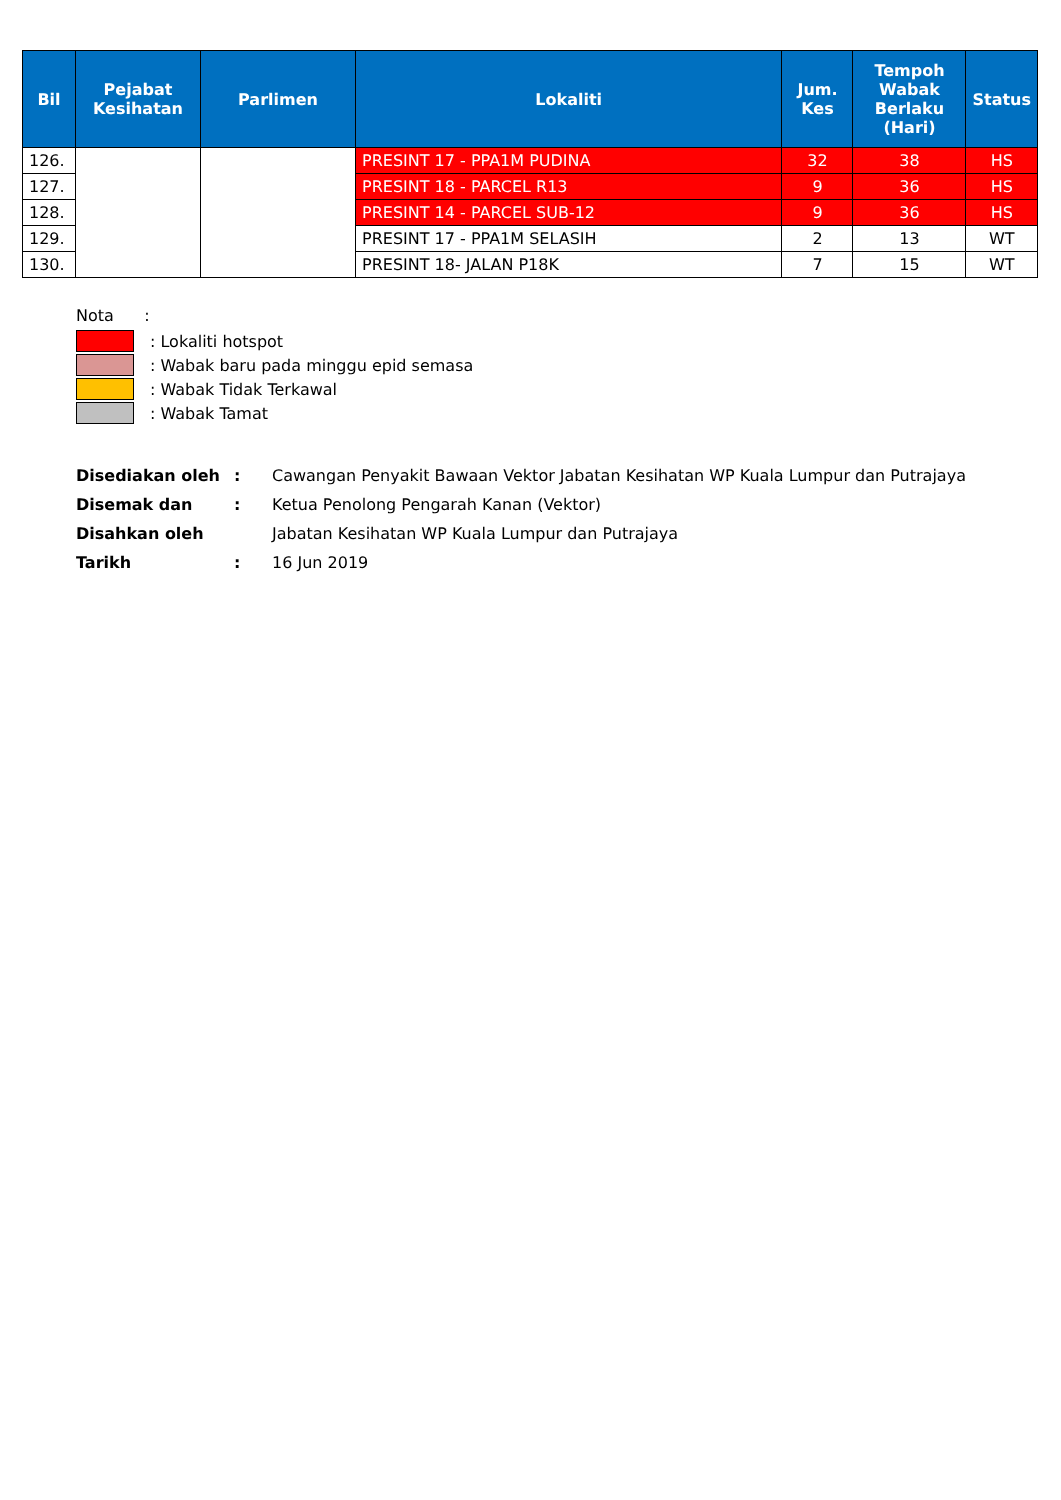| Bil | Pejabat Kesihatan | Parlimen | Lokaliti | Jum. Kes | Tempoh Wabak Berlaku (Hari) | Status |
| --- | --- | --- | --- | --- | --- | --- |
| 126. | | | PRESINT 17 - PPA1M PUDINA | 32 | 38 | HS |
| 127. | | | PRESINT 18 - PARCEL R13 | 9 | 36 | HS |
| 128. | | | PRESINT 14 - PARCEL SUB-12 | 9 | 36 | HS |
| 129. | | | PRESINT 17 - PPA1M SELASIH | 2 | 13 | WT |
| 130. | | | PRESINT 18- JALAN P18K | 7 | 15 | WT |
Nota :
: Lokaliti hotspot
: Wabak baru pada minggu epid semasa
: Wabak Tidak Terkawal
: Wabak Tamat
| Disediakan oleh | : | Cawangan Penyakit Bawaan Vektor Jabatan Kesihatan WP Kuala Lumpur dan Putrajaya |
| Disemak dan | : | Ketua Penolong Pengarah Kanan (Vektor) |
| Disahkan oleh | | Jabatan Kesihatan WP Kuala Lumpur dan Putrajaya |
| Tarikh | : | 16 Jun 2019 |